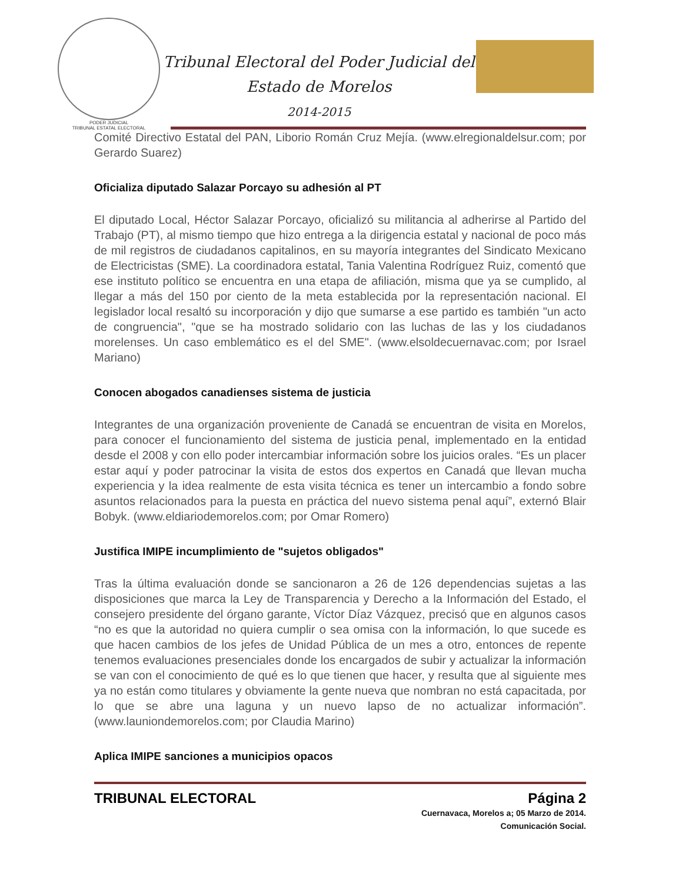PODER JUDICIAL
TRIBUNAL ESTATAL ELECTORAL
Tribunal Electoral del Poder Judicial del
Estado de Morelos
2014-2015
Comité Directivo Estatal del PAN, Liborio Román Cruz Mejía. (www.elregionaldelsur.com; por Gerardo Suarez)
Oficializa diputado Salazar Porcayo su adhesión al PT
El diputado Local, Héctor Salazar Porcayo, oficializó su militancia al adherirse al Partido del Trabajo (PT), al mismo tiempo que hizo entrega a la dirigencia estatal y nacional de poco más de mil registros de ciudadanos capitalinos, en su mayoría integrantes del Sindicato Mexicano de Electricistas (SME). La coordinadora estatal, Tania Valentina Rodríguez Ruiz, comentó que ese instituto político se encuentra en una etapa de afiliación, misma que ya se cumplido, al llegar a más del 150 por ciento de la meta establecida por la representación nacional. El legislador local resaltó su incorporación y dijo que sumarse a ese partido es también "un acto de congruencia", "que se ha mostrado solidario con las luchas de las y los ciudadanos morelenses. Un caso emblemático es el del SME". (www.elsoldecuernavac.com; por Israel Mariano)
Conocen abogados canadienses sistema de justicia
Integrantes de una organización proveniente de Canadá se encuentran de visita en Morelos, para conocer el funcionamiento del sistema de justicia penal, implementado en la entidad desde el 2008 y con ello poder intercambiar información sobre los juicios orales. “Es un placer estar aquí y poder patrocinar la visita de estos dos expertos en Canadá que llevan mucha experiencia y la idea realmente de esta visita técnica es tener un intercambio a fondo sobre asuntos relacionados para la puesta en práctica del nuevo sistema penal aquí”, externó Blair Bobyk. (www.eldiariodemorelos.com; por Omar Romero)
Justifica IMIPE incumplimiento de "sujetos obligados"
Tras la última evaluación donde se sancionaron a 26 de 126 dependencias sujetas a las disposiciones que marca la Ley de Transparencia y Derecho a la Información del Estado, el consejero presidente del órgano garante, Víctor Díaz Vázquez, precisó que en algunos casos “no es que la autoridad no quiera cumplir o sea omisa con la información, lo que sucede es que hacen cambios de los jefes de Unidad Pública de un mes a otro, entonces de repente tenemos evaluaciones presenciales donde los encargados de subir y actualizar la información se van con el conocimiento de qué es lo que tienen que hacer, y resulta que al siguiente mes ya no están como titulares y obviamente la gente nueva que nombran no está capacitada, por lo que se abre una laguna y un nuevo lapso de no actualizar información”. (www.launiondemorelos.com; por Claudia Marino)
Aplica IMIPE sanciones a municipios opacos
TRIBUNAL ELECTORAL Página 2
Cuernavaca, Morelos a; 05 Marzo de 2014.
Comunicación Social.